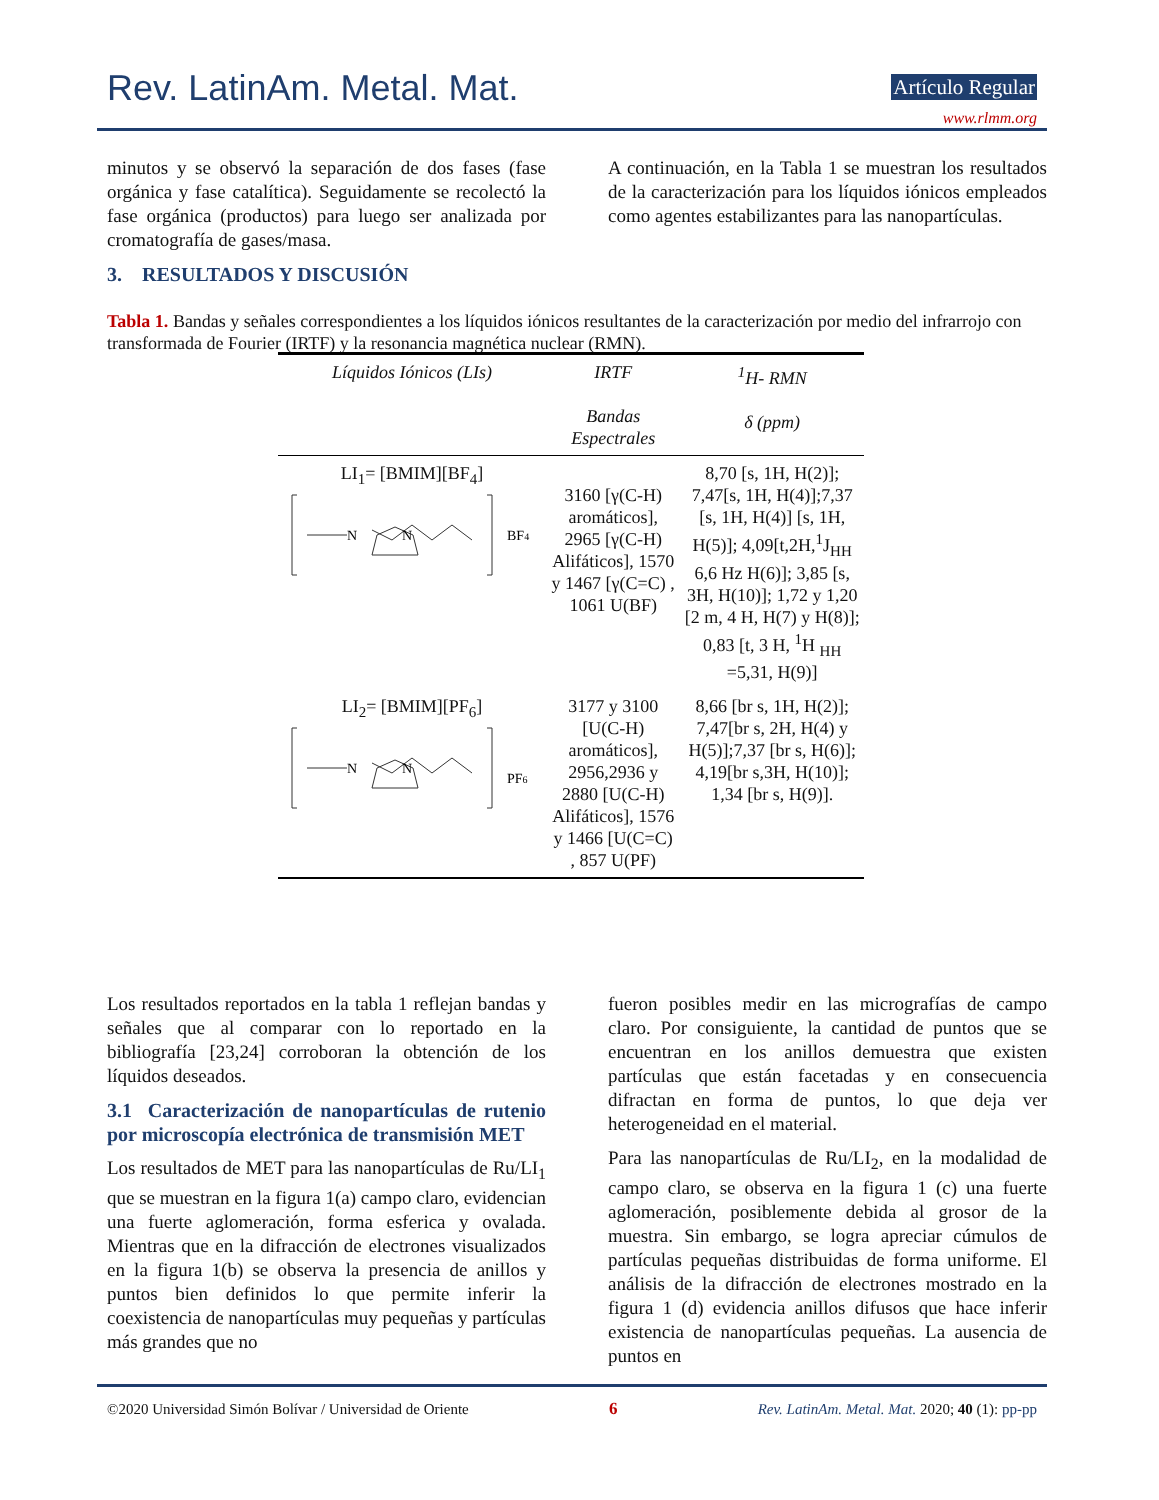Rev. LatinAm. Metal. Mat. Artículo Regular
www.rlmm.org
minutos y se observó la separación de dos fases (fase orgánica y fase catalítica). Seguidamente se recolectó la fase orgánica (productos) para luego ser analizada por cromatografía de gases/masa.
3. RESULTADOS Y DISCUSIÓN
A continuación, en la Tabla 1 se muestran los resultados de la caracterización para los líquidos iónicos empleados como agentes estabilizantes para las nanopartículas.
Tabla 1. Bandas y señales correspondientes a los líquidos iónicos resultantes de la caracterización por medio del infrarrojo con transformada de Fourier (IRTF) y la resonancia magnética nuclear (RMN).
| Líquidos Iónicos (LIs) | IRTF Bandas Espectrales | <sup>1</sup>H- RMN δ (ppm) |
| --- | --- | --- |
| LI<sub>1</sub>= [BMIM][BF<sub>4</sub>] N N BF 4 | 3160 [γ(C-H) aromáticos], 2965 [γ(C-H) Alifáticos], 1570 y 1467 [γ(C=C) , 1061 U(BF) | 8,70 [s, 1H, H(2)]; 7,47[s, 1H, H(4)];7,37 [s, 1H, H(4)] [s, 1H, H(5)]; 4,09[t,2H,<sup>1</sup>J<sub>HH</sub> 6,6 Hz H(6)]; 3,85 [s, 3H, H(10)]; 1,72 y 1,20 [2 m, 4 H, H(7) y H(8)]; 0,83 [t, 3 H, <sup>1</sup>H <sub>HH</sub> =5,31, H(9)] |
| LI<sub>2</sub>= [BMIM][PF<sub>6</sub>] N N PF 6 | 3177 y 3100 [U(C-H) aromáticos], 2956,2936 y 2880 [U(C-H) Alifáticos], 1576 y 1466 [U(C=C) , 857 U(PF) | 8,66 [br s, 1H, H(2)]; 7,47[br s, 2H, H(4) y H(5)];7,37 [br s, H(6)]; 4,19[br s,3H, H(10)]; 1,34 [br s, H(9)]. |
Los resultados reportados en la tabla 1 reflejan bandas y señales que al comparar con lo reportado en la bibliografía [23,24] corroboran la obtención de los líquidos deseados.
3.1 Caracterización de nanopartículas de rutenio por microscopía electrónica de transmisión MET
Los resultados de MET para las nanopartículas de Ru/LI<sub>1</sub> que se muestran en la figura 1(a) campo claro, evidencian una fuerte aglomeración, forma esferica y ovalada. Mientras que en la difracción de electrones visualizados en la figura 1(b) se observa la presencia de anillos y puntos bien definidos lo que permite inferir la coexistencia de nanopartículas muy pequeñas y partículas más grandes que no
fueron posibles medir en las micrografías de campo claro. Por consiguiente, la cantidad de puntos que se encuentran en los anillos demuestra que existen partículas que están facetadas y en consecuencia difractan en forma de puntos, lo que deja ver heterogeneidad en el material.
Para las nanopartículas de Ru/LI<sub>2</sub>, en la modalidad de campo claro, se observa en la figura 1 (c) una fuerte aglomeración, posiblemente debida al grosor de la muestra. Sin embargo, se logra apreciar cúmulos de partículas pequeñas distribuidas de forma uniforme. El análisis de la difracción de electrones mostrado en la figura 1 (d) evidencia anillos difusos que hace inferir existencia de nanopartículas pequeñas. La ausencia de puntos en
©2020 Universidad Simón Bolívar / Universidad de Oriente 6 Rev. LatinAm. Metal. Mat. 2020; 40 (1): pp-pp